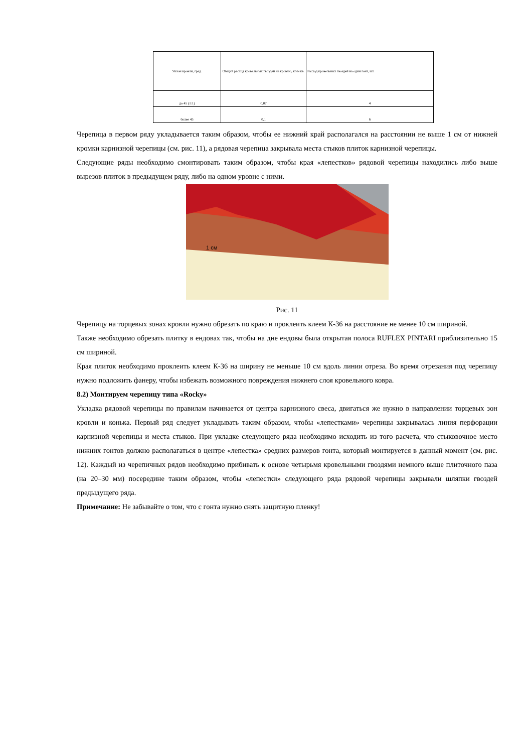| Уклон кровли, град. | Общий расход кровельных гвоздей на кровлю, кг/м кв. | Расход кровельных гвоздей на один гонт, шт. |
| до 45 (1:1) | 0,07 | 4 |
| более 45 | 0,1 | 6 |
Черепица в первом ряду укладывается таким образом, чтобы ее нижний край располагался на расстоянии не выше 1 см от нижней кромки карнизной черепицы (см. рис. 11), а рядовая черепица закрывала места стыков плиток карнизной черепицы.
Следующие ряды необходимо смонтировать таким образом, чтобы края «лепестков» рядовой черепицы находились либо выше вырезов плиток в предыдущем ряду, либо на одном уровне с ними.
1 см
Рис. 11
Черепицу на торцевых зонах кровли нужно обрезать по краю и проклеить клеем К-36 на расстояние не менее 10 см шириной.
Также необходимо обрезать плитку в ендовах так, чтобы на дне ендовы была открытая полоса RUFLEX PINTARI приблизительно 15 см шириной.
Края плиток необходимо проклеить клеем К-36 на ширину не меньше 10 см вдоль линии отреза. Во время отрезания под черепицу нужно подложить фанеру, чтобы избежать возможного повреждения нижнего слоя кровельного ковра.
8.2) Монтируем черепицу типа «Rocky»
Укладка рядовой черепицы по правилам начинается от центра карнизного свеса, двигаться же нужно в направлении торцевых зон кровли и конька. Первый ряд следует укладывать таким образом, чтобы «лепестками» черепицы закрывалась линия перфорации карнизной черепицы и места стыков. При укладке следующего ряда необходимо исходить из того расчета, что стыковочное место нижних гонтов должно располагаться в центре «лепестка» средних размеров гонта, который монтируется в данный момент (см. рис. 12). Каждый из черепичных рядов необходимо прибивать к основе четырьмя кровельными гвоздями немного выше плиточного паза (на 20–30 мм) посередине таким образом, чтобы «лепестки» следующего ряда рядовой черепицы закрывали шляпки гвоздей предыдущего ряда.
Примечание: Не забывайте о том, что с гонта нужно снять защитную пленку!